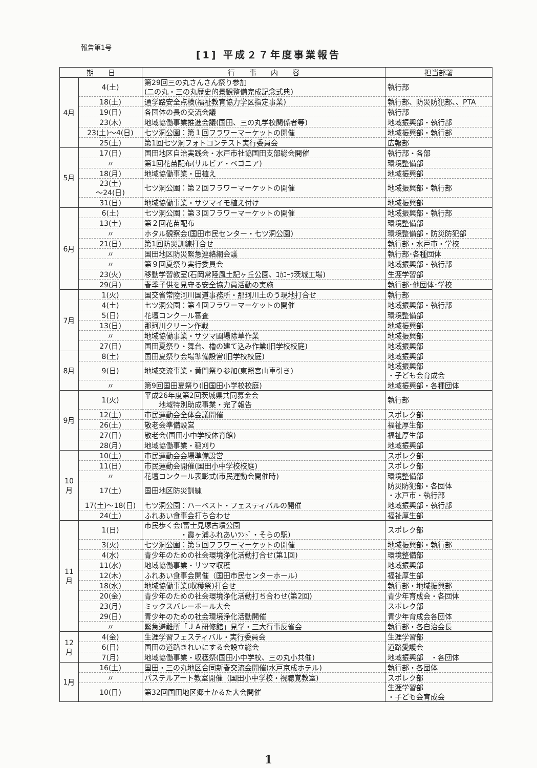報告第1号
[1] 平成２７年度事業報告
| 期 日 | | 行 事 内 容 | 担当部署 |
| --- | --- | --- | --- |
| 4月 | 4(土) | 第29回三の丸さんさん祭り参加 (二の丸・三の丸歴史的景観整備完成記念式典) | 執行部 |
| | 18(土) | 通学路安全点検(福祉教育協力学区指定事業) | 執行部、防災防犯部、、PTA |
| | 19(日) | 各団体の長の交流会議 | 執行部 |
| | 23(木) | 地域協働事業推進会議(国田、三の丸学校関係者等) | 地域振興部・執行部 |
| | 23(土)～4(日) | 七ツ洞公園：第１回フラワーマーケットの開催 | 地域振興部・執行部 |
| | 25(土) | 第1回七ツ洞フォトコンテスト実行委員会 | 広報部 |
| 5月 | 17(日) | 国田地区自治実践会・水戸市社協国田支部総会開催 | 執行部・各部 |
| | 〃 | 第1回花苗配布(サルビア・ベゴニア) | 環境整備部 |
| | 18(月) | 地域協働事業・田植え | 地域振興部 |
| | 23(土) ～24(日) | 七ツ洞公園：第２回フラワーマーケットの開催 | 地域振興部・執行部 |
| | 31(日) | 地域協働事業・サツマイモ植え付け | 地域振興部 |
| 6月 | 6(土) | 七ツ洞公園：第３回フラワーマーケットの開催 | 地域振興部・執行部 |
| | 13(土) | 第２回花苗配布 | 環境整備部 |
| | 〃 | ホタル観察会(国田市民センター・七ツ洞公園) | 環境整備部・防災防犯部 |
| | 21(日) | 第1回防災訓練打合せ | 執行部・水戸市・学校 |
| | 〃 | 国田地区防災緊急連絡網会議 | 執行部･各種団体 |
| | 〃 | 第９回夏祭り実行委員会 | 地域振興部・執行部 |
| | 23(火) | 移動学習教室(石岡常陸風土記ヶ丘公園、ｺｶｺｰﾗ茨城工場) | 生涯学習部 |
| | 29(月) | 春季子供を見守る安全協力員活動の実施 | 執行部･他団体･学校 |
| 7月 | 1(火) | 国交省常陸河川国道事務所・那珂川土のう現地打合せ | 執行部 |
| | 4(土) | 七ツ洞公園：第４回フラワーマーケットの開催 | 地域振興部・執行部 |
| | 5(日) | 花壇コンクール審査 | 環境整備部 |
| | 13(日) | 那珂川クリーン作戦 | 地域振興部 |
| | 〃 | 地域協働事業・サツマ圃場除草作業 | 地域振興部 |
| | 27(日) | 国田夏祭り・舞台、櫓の建て込み作業(旧学校校庭) | 地域振興部 |
| 8月 | 8(土) | 国田夏祭り会場準備設営(旧学校校庭) | 地域振興部 |
| | 9(日) | 地域交流事業・黄門祭り参加(東照宮山車引き) | 地域振興部 ・子ども会育成会 |
| | 〃 | 第9回国田夏祭り(旧国田小学校校庭) | 地域振興部・各種団体 |
| 9月 | 1(火) | 平成26年度第2回茨城県共同募金会 地域特別助成事業・完了報告 | 執行部 |
| | 12(土) | 市民運動会全体会議開催 | スポレク部 |
| | 26(土) | 敬老会準備設営 | 福祉厚生部 |
| | 27(日) | 敬老会(国田小中学校体育館) | 福祉厚生部 |
| | 28(月) | 地域協働事業・稲刈り | 地域振興部 |
| 10月 | 10(土) | 市民運動会会場準備設営 | スポレク部 |
| | 11(日) | 市民運動会開催(国田小中学校校庭) | スポレク部 |
| | 〃 | 花壇コンクール表彰式(市民運動会開催時) | 環境整備部 |
| | 17(土) | 国田地区防災訓練 | 防災防犯部・各団体 ・水戸市・執行部 |
| | 17(土)～18(日) | 七ツ洞公園：ハーベスト・フェスティバルの開催 | 地域振興部・執行部 |
| | 24(土) | ふれあい食事会打ち合わせ | 福祉厚生部 |
| 11月 | 1(日) | 市民歩く会(富士見塚古墳公園 ・霞ヶ浦ふれあいﾗﾝﾄﾞ・そらの駅) | スポレク部 |
| | 3(火) | 七ツ洞公園：第５回フラワーマーケットの開催 | 地域振興部・執行部 |
| | 4(水) | 青少年のための社会環境浄化活動打合せ(第1回) | 環境整備部 |
| | 11(水) | 地域協働事業・サツマ収穫 | 地域振興部 |
| | 12(木) | ふれあい食事会開催（国田市民センターホール） | 福祉厚生部 |
| | 18(水) | 地域協働事業(収穫祭)打合せ | 執行部・地域振興部 |
| | 20(金) | 青少年のための社会環境浄化活動打ち合わせ(第2回) | 青少年育成会・各団体 |
| | 23(月) | ミックスバレーボール大会 | スポレク部 |
| | 29(日) | 青少年のための社会環境浄化活動開催 | 青少年育成会各団体 |
| | 〃 | 緊急避難所「ＪＡ研修館」見学・三大行事反省会 | 執行部・各自治会長 |
| 12月 | 4(金) | 生涯学習フェスティバル・実行委員会 | 生涯学習部 |
| | 6(日) | 国田の道路きれいにする会設立総会 | 道路愛護会 |
| | 7(月) | 地域協働事業・収穫祭(国田小中学校、三の丸小共催) | 地域振興部 ・各団体 |
| 1月 | 16(土) | 国田・三の丸地区合同新春交流会開催(水戸京成ホテル) | 執行部・各団体 |
| | 〃 | パステルアート教室開催（国田小中学校・視聴覚教室) | スポレク部 |
| | 10(日) | 第32回国田地区郷土かるた大会開催 | 生涯学習部 ・子ども会育成会 |
1